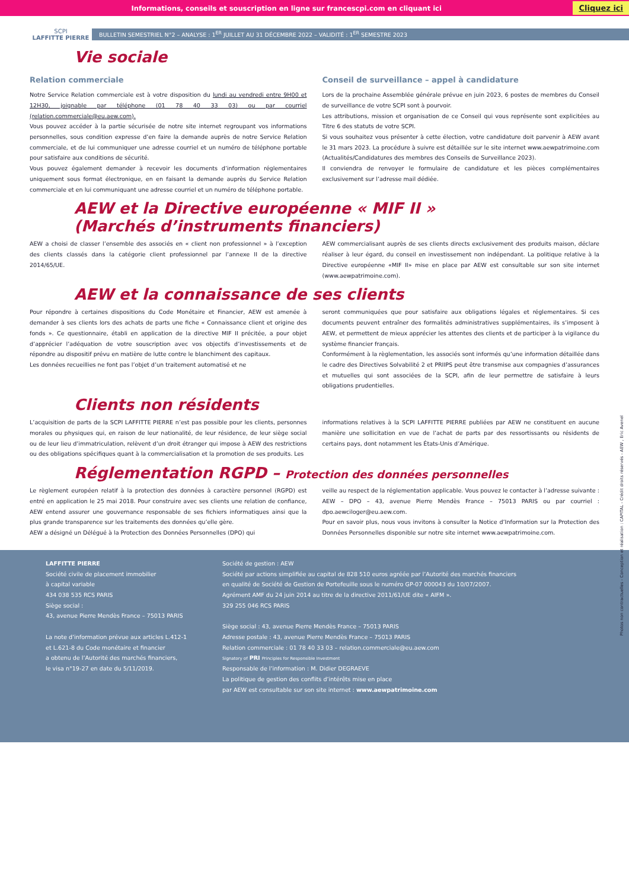Informations, conseils et souscription en ligne sur francescpi.com en cliquant ici Cliquez ici
SCPI
LAFFITTE PIERRE
BULLETIN SEMESTRIEL N°2 – ANALYSE : 1<sup>ER</sup> JUILLET AU 31 DÉCEMBRE 2022 – VALIDITÉ : 1<sup>ER</sup> SEMESTRE 2023
Vie sociale
Relation commerciale
Notre Service Relation commerciale est à votre disposition du lundi au vendredi entre 9H00 et 12H30, joignable par téléphone (01 78 40 33 03) ou par courriel (relation.commerciale@eu.aew.com).
Vous pouvez accéder à la partie sécurisée de notre site internet regroupant vos informations personnelles, sous condition expresse d’en faire la demande auprès de notre Service Relation commerciale, et de lui communiquer une adresse courriel et un numéro de téléphone portable pour satisfaire aux conditions de sécurité.
Vous pouvez également demander à recevoir les documents d’information réglementaires uniquement sous format électronique, en en faisant la demande auprès du Service Relation commerciale et en lui communiquant une adresse courriel et un numéro de téléphone portable.
Conseil de surveillance – appel à candidature
Lors de la prochaine Assemblée générale prévue en juin 2023, 6 postes de membres du Conseil de surveillance de votre SCPI sont à pourvoir.
Les attributions, mission et organisation de ce Conseil qui vous représente sont explicitées au Titre 6 des statuts de votre SCPI.
Si vous souhaitez vous présenter à cette élection, votre candidature doit parvenir à AEW avant le 31 mars 2023. La procédure à suivre est détaillée sur le site internet www.aewpatrimoine.com (Actualités/Candidatures des membres des Conseils de Surveillance 2023).
Il conviendra de renvoyer le formulaire de candidature et les pièces complémentaires exclusivement sur l’adresse mail dédiée.
AEW et la Directive européenne « MIF II »
(Marchés d’instruments financiers)
AEW a choisi de classer l’ensemble des associés en « client non professionnel » à l’exception des clients classés dans la catégorie client professionnel par l’annexe II de la directive 2014/65/UE.
AEW commercialisant auprès de ses clients directs exclusivement des produits maison, déclare réaliser à leur égard, du conseil en investissement non indépendant. La politique relative à la Directive européenne «MIF II» mise en place par AEW est consultable sur son site internet (www.aewpatrimoine.com).
AEW et la connaissance de ses clients
Pour répondre à certaines dispositions du Code Monétaire et Financier, AEW est amenée à demander à ses clients lors des achats de parts une fiche « Connaissance client et origine des fonds ». Ce questionnaire, établi en application de la directive MIF II précitée, a pour objet d’apprécier l’adéquation de votre souscription avec vos objectifs d’investissements et de répondre au dispositif prévu en matière de lutte contre le blanchiment des capitaux.
Les données recueillies ne font pas l’objet d’un traitement automatisé et ne
seront communiquées que pour satisfaire aux obligations légales et réglementaires. Si ces documents peuvent entraîner des formalités administratives supplémentaires, ils s’imposent à AEW, et permettent de mieux apprécier les attentes des clients et de participer à la vigilance du système financier français.
Conformément à la règlementation, les associés sont informés qu’une information détaillée dans le cadre des Directives Solvabilité 2 et PRIIPS peut être transmise aux compagnies d’assurances et mutuelles qui sont associées de la SCPI, afin de leur permettre de satisfaire à leurs obligations prudentielles.
Clients non résidents
L’acquisition de parts de la SCPI LAFFITTE PIERRE n’est pas possible pour les clients, personnes morales ou physiques qui, en raison de leur nationalité, de leur résidence, de leur siège social ou de leur lieu d’immatriculation, relèvent d’un droit étranger qui impose à AEW des restrictions ou des obligations spécifiques quant à la commercialisation et la promotion de ses produits. Les
informations relatives à la SCPI LAFFITTE PIERRE publiées par AEW ne constituent en aucune manière une sollicitation en vue de l’achat de parts par des ressortissants ou résidents de certains pays, dont notamment les États-Unis d’Amérique.
Réglementation RGPD – Protection des données personnelles
Le règlement européen relatif à la protection des données à caractère personnel (RGPD) est entré en application le 25 mai 2018. Pour construire avec ses clients une relation de confiance, AEW entend assurer une gouvernance responsable de ses fichiers informatiques ainsi que la plus grande transparence sur les traitements des données qu’elle gère.
AEW a désigné un Délégué à la Protection des Données Personnelles (DPO) qui
veille au respect de la réglementation applicable. Vous pouvez le contacter à l’adresse suivante : AEW – DPO – 43, avenue Pierre Mendès France – 75013 PARIS ou par courriel : dpo.aewciloger@eu.aew.com.
Pour en savoir plus, nous vous invitons à consulter la Notice d’Information sur la Protection des Données Personnelles disponible sur notre site internet www.aewpatrimoine.com.
Photos non contractuelles - Conception et réalisation : CAPITAL - Crédit droits réservés - AEW , Eric Avenel
LAFFITTE PIERRE
Société civile de placement immobilier
à capital variable
434 038 535 RCS PARIS
Siège social :
43, avenue Pierre Mendès France – 75013 PARIS
La note d’information prévue aux articles L.412-1
et L.621-8 du Code monétaire et financier
a obtenu de l’Autorité des marchés financiers,
le visa n°19-27 en date du 5/11/2019.
Société de gestion : AEW
Société par actions simplifiée au capital de 828 510 euros agréée par l’Autorité des marchés financiers
en qualité de Société de Gestion de Portefeuille sous le numéro GP-07 000043 du 10/07/2007.
Agrément AMF du 24 juin 2014 au titre de la directive 2011/61/UE dite « AIFM ».
329 255 046 RCS PARIS
Siège social : 43, avenue Pierre Mendès France – 75013 PARIS
Adresse postale : 43, avenue Pierre Mendès France – 75013 PARIS
Relation commerciale : 01 78 40 33 03 – relation.commerciale@eu.aew.com
Signatory of PRI Principles for Responsible Investment
Responsable de l’information : M. Didier DEGRAEVE
La politique de gestion des conflits d’intérêts mise en place
par AEW est consultable sur son site internet : www.aewpatrimoine.com